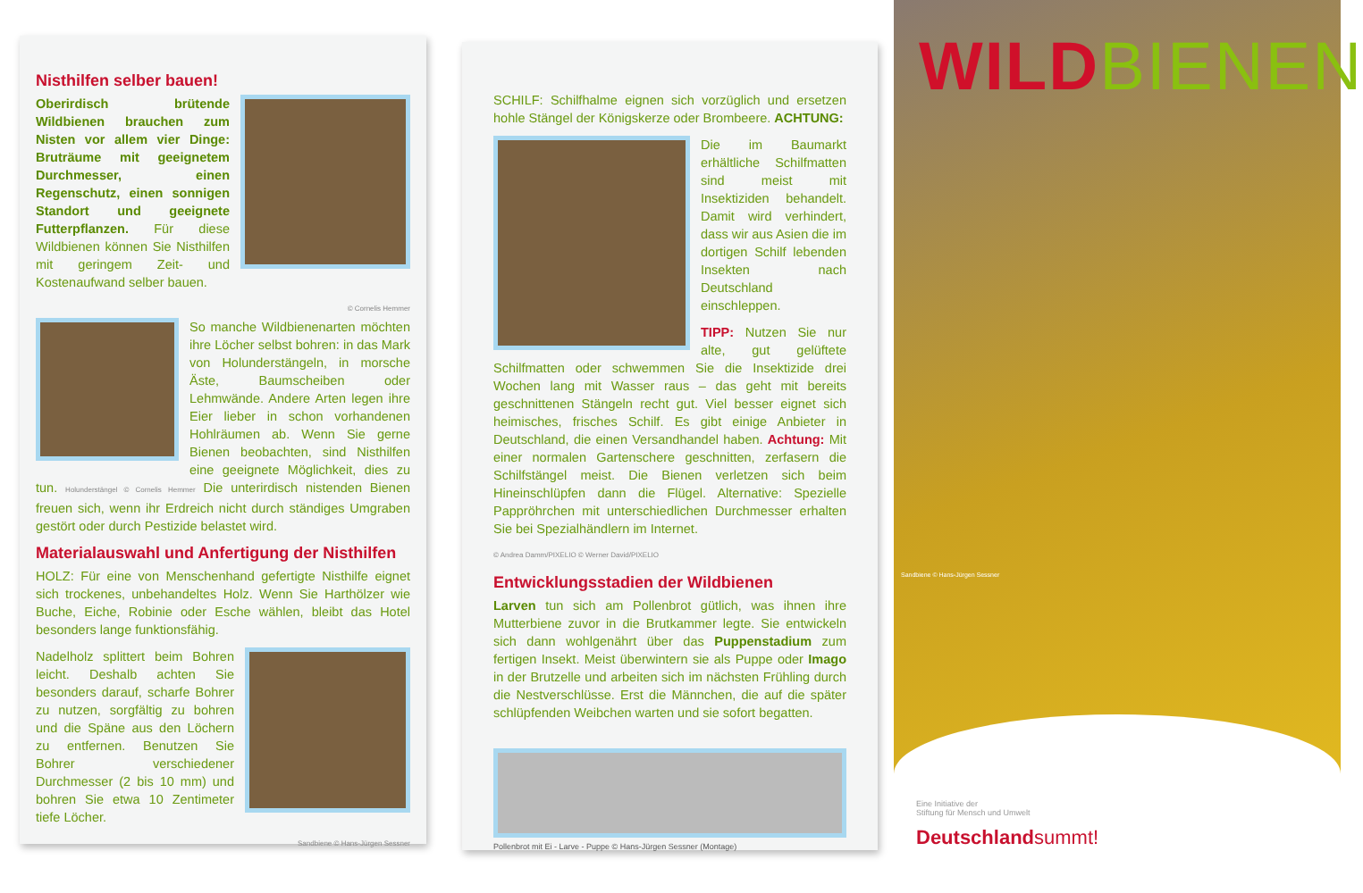Nisthilfen selber bauen!
Oberirdisch brütende Wildbienen brauchen zum Nisten vor allem vier Dinge: Bruträume mit geeignetem Durchmesser, einen Regenschutz, einen sonnigen Standort und geeignete Futterpflanzen. Für diese Wildbienen können Sie Nisthilfen mit geringem Zeit- und Kostenaufwand selber bauen.
© Cornelis Hemmer
So manche Wildbienenarten möchten ihre Löcher selbst bohren: in das Mark von Holunderstängeln, in morsche Äste, Baumscheiben oder Lehmwände. Andere Arten legen ihre Eier lieber in schon vorhandenen Hohlräumen ab. Wenn Sie gerne Bienen beobachten, sind Nisthilfen eine geeignete Möglichkeit, dies zu tun. Holunderstängel © Cornelis Hemmer Die unterirdisch nistenden Bienen freuen sich, wenn ihr Erdreich nicht durch ständiges Umgraben gestört oder durch Pestizide belastet wird.
Materialauswahl und Anfertigung der Nisthilfen
HOLZ: Für eine von Menschenhand gefertigte Nisthilfe eignet sich trockenes, unbehandeltes Holz. Wenn Sie Harthölzer wie Buche, Eiche, Robinie oder Esche wählen, bleibt das Hotel besonders lange funktionsfähig.
Nadelholz splittert beim Bohren leicht. Deshalb achten Sie besonders darauf, scharfe Bohrer zu nutzen, sorgfältig zu bohren und die Späne aus den Löchern zu entfernen. Benutzen Sie Bohrer verschiedener Durchmesser (2 bis 10 mm) und bohren Sie etwa 10 Zentimeter tiefe Löcher.
Sandbiene © Hans-Jürgen Sessner
SCHILF: Schilfhalme eignen sich vorzüglich und ersetzen hohle Stängel der Königskerze oder Brombeere. ACHTUNG:
Die im Baumarkt erhältliche Schilfmatten sind meist mit Insektiziden behandelt. Damit wird verhindert, dass wir aus Asien die im dortigen Schilf lebenden Insekten nach Deutschland einschleppen.
TIPP: Nutzen Sie nur alte, gut gelüftete Schilfmatten oder schwemmen Sie die Insektizide drei Wochen lang mit Wasser raus – das geht mit bereits geschnittenen Stängeln recht gut. Viel besser eignet sich heimisches, frisches Schilf. Es gibt einige Anbieter in Deutschland, die einen Versandhandel haben. Achtung: Mit einer normalen Gartenschere geschnitten, zerfasern die Schilfstängel meist. Die Bienen verletzen sich beim Hineinschlüpfen dann die Flügel. Alternative: Spezielle Pappröhrchen mit unterschiedlichen Durchmesser erhalten Sie bei Spezialhändlern im Internet.
© Andrea Damm/PIXELIO © Werner David/PIXELIO
Entwicklungsstadien der Wildbienen
Larven tun sich am Pollenbrot gütlich, was ihnen ihre Mutterbiene zuvor in die Brutkammer legte. Sie entwickeln sich dann wohlgenährt über das Puppenstadium zum fertigen Insekt. Meist überwintern sie als Puppe oder Imago in der Brutzelle und arbeiten sich im nächsten Frühling durch die Nestverschlüsse. Erst die Männchen, die auf die später schlüpfenden Weibchen warten und sie sofort begatten.
Pollenbrot mit Ei - Larve - Puppe © Hans-Jürgen Sessner (Montage)
WILD BIENEN
Sandbiene © Hans-Jürgen Sessner
Eine Initiative der
Stiftung für Mensch und Umwelt
Deutschlandsummt!